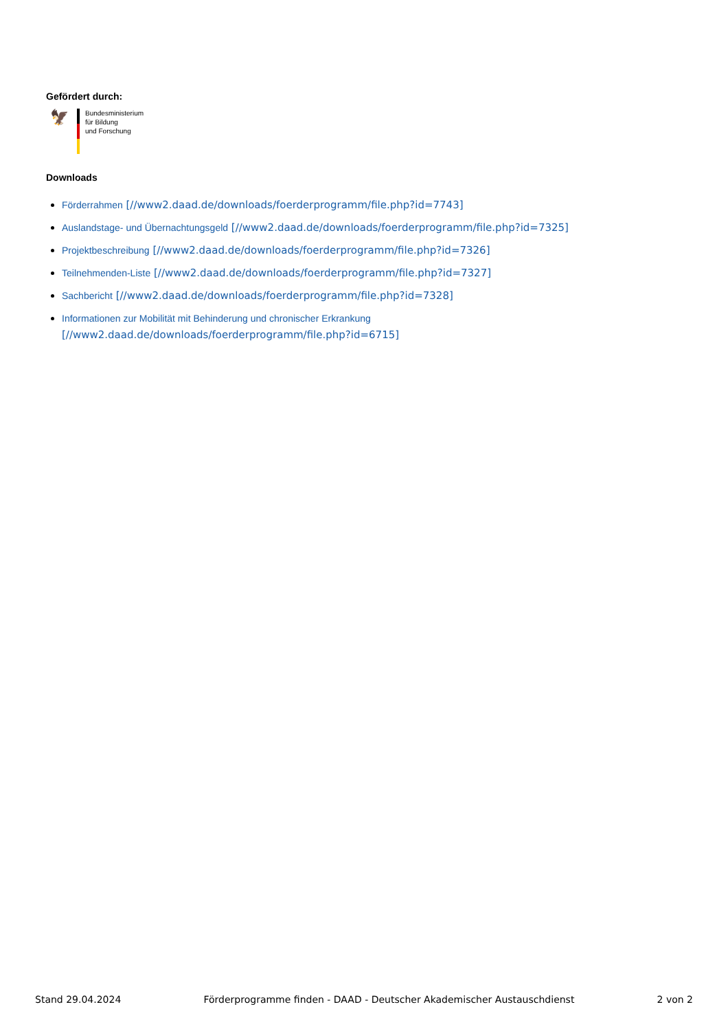Gefördert durch:
🦅
Bundesministerium
für Bildung
und Forschung
Downloads
Förderrahmen [//www2.daad.de/downloads/foerderprogramm/file.php?id=7743]
Auslandstage- und Übernachtungsgeld [//www2.daad.de/downloads/foerderprogramm/file.php?id=7325]
Projektbeschreibung [//www2.daad.de/downloads/foerderprogramm/file.php?id=7326]
Teilnehmenden-Liste [//www2.daad.de/downloads/foerderprogramm/file.php?id=7327]
Sachbericht [//www2.daad.de/downloads/foerderprogramm/file.php?id=7328]
Informationen zur Mobilität mit Behinderung und chronischer Erkrankung
[//www2.daad.de/downloads/foerderprogramm/file.php?id=6715]
Stand 29.04.2024 Förderprogramme finden - DAAD - Deutscher Akademischer Austauschdienst 2 von 2